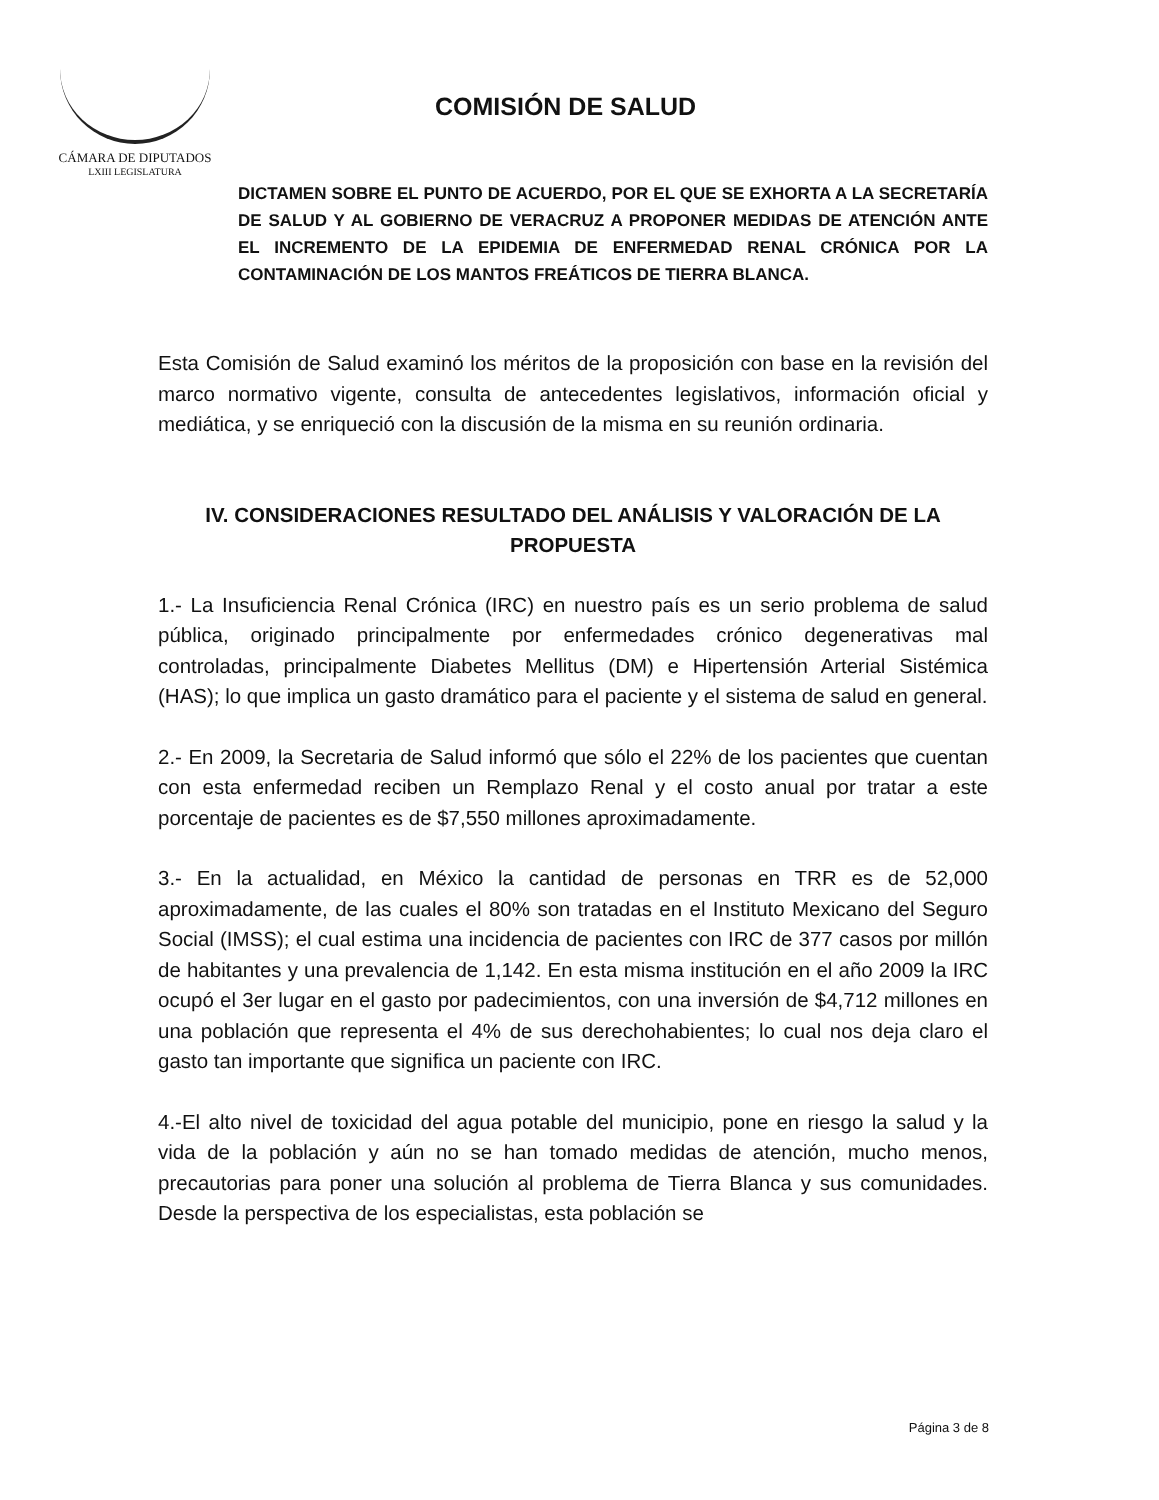CÁMARA DE DIPUTADOS
LXIII LEGISLATURA
COMISIÓN DE SALUD
DICTAMEN SOBRE EL PUNTO DE ACUERDO, POR EL QUE SE EXHORTA A LA SECRETARÍA DE SALUD Y AL GOBIERNO DE VERACRUZ A PROPONER MEDIDAS DE ATENCIÓN ANTE EL INCREMENTO DE LA EPIDEMIA DE ENFERMEDAD RENAL CRÓNICA POR LA CONTAMINACIÓN DE LOS MANTOS FREÁTICOS DE TIERRA BLANCA.
Esta Comisión de Salud examinó los méritos de la proposición con base en la revisión del marco normativo vigente, consulta de antecedentes legislativos, información oficial y mediática, y se enriqueció con la discusión de la misma en su reunión ordinaria.
IV. CONSIDERACIONES RESULTADO DEL ANÁLISIS Y VALORACIÓN DE LA PROPUESTA
1.- La Insuficiencia Renal Crónica (IRC) en nuestro país es un serio problema de salud pública, originado principalmente por enfermedades crónico degenerativas mal controladas, principalmente Diabetes Mellitus (DM) e Hipertensión Arterial Sistémica (HAS); lo que implica un gasto dramático para el paciente y el sistema de salud en general.
2.- En 2009, la Secretaria de Salud informó que sólo el 22% de los pacientes que cuentan con esta enfermedad reciben un Remplazo Renal y el costo anual por tratar a este porcentaje de pacientes es de $7,550 millones aproximadamente.
3.- En la actualidad, en México la cantidad de personas en TRR es de 52,000 aproximadamente, de las cuales el 80% son tratadas en el Instituto Mexicano del Seguro Social (IMSS); el cual estima una incidencia de pacientes con IRC de 377 casos por millón de habitantes y una prevalencia de 1,142. En esta misma institución en el año 2009 la IRC ocupó el 3er lugar en el gasto por padecimientos, con una inversión de $4,712 millones en una población que representa el 4% de sus derechohabientes; lo cual nos deja claro el gasto tan importante que significa un paciente con IRC.
4.-El alto nivel de toxicidad del agua potable del municipio, pone en riesgo la salud y la vida de la población y aún no se han tomado medidas de atención, mucho menos, precautorias para poner una solución al problema de Tierra Blanca y sus comunidades. Desde la perspectiva de los especialistas, esta población se
Página 3 de 8